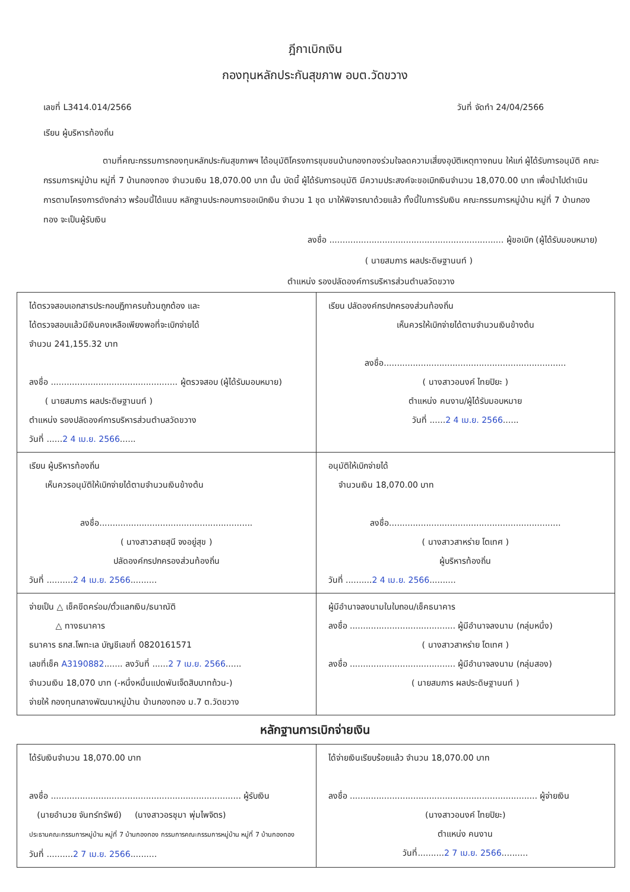ฎีกาเบิกเงิน
กองทุนหลักประกันสุขภาพ อบต.วัดขวาง
เลขที่ L3414.014/2566 วันที่ จัดทำ 24/04/2566
เรียน ผู้บริหารท้องถิ่น
ตามที่คณะกรรมการกองทุนหลักประกันสุขภาพฯ ได้อนุมัติโครงการชุมชนบ้านกองทองร่วมใจลดความเสี่ยงอุบัติเหตุทางถนน ให้แก่ ผู้ได้รับการอนุมัติ คณะกรรมการหมู่บ้าน หมู่ที่ 7 บ้านกองทอง จำนวนเงิน 18,070.00 บาท นั้น บัดนี้ ผู้ได้รับการอนุมัติ มีความประสงค์จะขอเบิกเงินจำนวน 18,070.00 บาท เพื่อนำไปดำเนินการตามโครงการดังกล่าว พร้อมนี้ได้แนบ หลักฐานประกอบการขอเบิกเงิน จำนวน 1 ชุด มาให้พิจารณาด้วยแล้ว ทั้งนี้ในการรับเงิน คณะกรรมการหมู่บ้าน หมู่ที่ 7 บ้านกองทอง จะเป็นผู้รับเงิน
ลงชื่อ .................................................................. ผู้ขอเบิก (ผู้ได้รับมอบหมาย)
( นายสมภาร ผลประดิษฐานนท์ )
ตำแหน่ง รองปลัดองค์การบริหารส่วนตำบลวัดขวาง
| ได้ตรวจสอบเอกสารประกอบฎีกาครบถ้วนถูกต้อง และ ได้ตรวจสอบแล้วมีเงินคงเหลือเพียงพอที่จะเบิกจ่ายได้ จำนวน 241,155.32 บาท ลงชื่อ ................................................ ผู้ตรวจสอบ (ผู้ได้รับมอบหมาย) ( นายสมภาร ผลประดิษฐานนท์ ) ตำแหน่ง รองปลัดองค์การบริหารส่วนตำบลวัดขวาง วันที่ ...... 2 4 เม.ย. 2566 ...... | เรียน ปลัดองค์กรปกครองส่วนท้องถิ่น เห็นควรให้เบิกจ่ายได้ตามจำนวนเงินข้างต้น ลงชื่อ..................................................................... ( นางสาวอนงค์ ไทยปิยะ ) ตำแหน่ง คนงาน/ผู้ได้รับมอบหมาย วันที่ ...... 2 4 เม.ย. 2566 ...... |
| เรียน ผู้บริหารท้องถิ่น เห็นควรอนุมัติให้เบิกจ่ายได้ตามจำนวนเงินข้างต้น ลงชื่อ.......................................................... ( นางสาวสายสุนี จงอยู่สุข ) ปลัดองค์กรปกครองส่วนท้องถิ่น วันที่ .......... 2 4 เม.ย. 2566 .......... | อนุมัติให้เบิกจ่ายได้ จำนวนเงิน 18,070.00 บาท ลงชื่อ................................................................. ( นางสาวสาหร่าย โตเทศ ) ผู้บริหารท้องถิ่น วันที่ .......... 2 4 เม.ย. 2566 .......... |
| จ่ายเป็น △ เช็คขีดคร่อม/ตั๋วแลกเงิน/ธนาณัติ △ ทางธนาคาร ธนาคาร ธกส.โพทะเล บัญชีเลขที่ 0820161571 เลขที่เช็ค A3190882 ....... ลงวันที่ ...... 2 7 เม.ย. 2566 ...... จำนวนเงิน 18,070 บาท (-หนึ่งหมื่นแปดพันเจ็ดสิบบาทถ้วน-) จ่ายให้ กองทุนกลางพัฒนาหมู่บ้าน บ้านกองทอง ม.7 ต.วัดขวาง | ผู้มีอำนาจลงนามในใบถอน/เช็คธนาคาร ลงชื่อ ........................................ ผู้มีอำนาจลงนาม (กลุ่มหนึ่ง) ( นางสาวสาหร่าย โตเทศ ) ลงชื่อ ........................................ ผู้มีอำนาจลงนาม (กลุ่มสอง) ( นายสมภาร ผลประดิษฐานนท์ ) |
หลักฐานการเบิกจ่ายเงิน
| ได้รับเงินจำนวน 18,070.00 บาท ลงชื่อ ........................................................................ ผู้รับเงิน (นายอำนวย จันทร์ทรัพย์) (นางสาวอรชุมา พุ่มไพจิตร) ประธานคณะกรรมการหมู่บ้าน หมู่ที่ 7 บ้านกองทอง กรรมการคณะกรรมการหมู่บ้าน หมู่ที่ 7 บ้านกองทอง วันที่ .......... 2 7 เม.ย. 2566 .......... | ได้จ่ายเงินเรียบร้อยแล้ว จำนวน 18,070.00 บาท ลงชื่อ ....................................................................... ผู้จ่ายเงิน (นางสาวอนงค์ ไทยปิยะ) ตำแหน่ง คนงาน วันที่.......... 2 7 เม.ย. 2566 .......... |